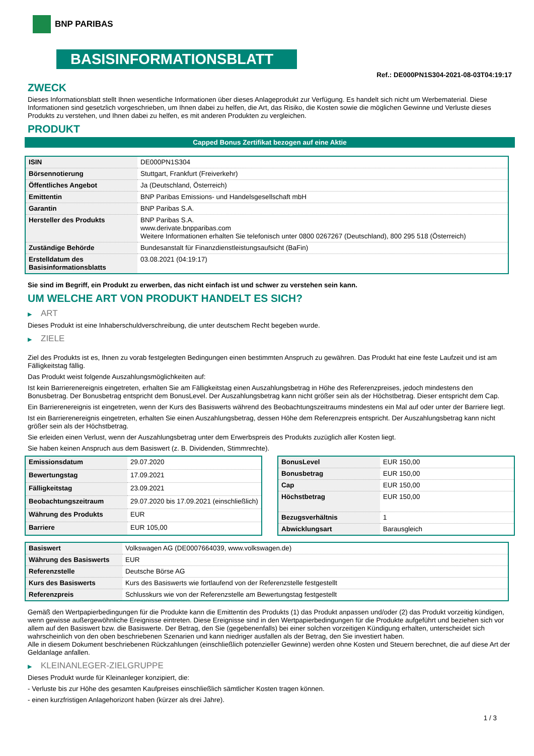BNP PARIBAS
BASISINFORMATIONSBLATT
Ref.: DE000PN1S304-2021-08-03T04:19:17
ZWECK
Dieses Informationsblatt stellt Ihnen wesentliche Informationen über dieses Anlageprodukt zur Verfügung. Es handelt sich nicht um Werbematerial. Diese Informationen sind gesetzlich vorgeschrieben, um Ihnen dabei zu helfen, die Art, das Risiko, die Kosten sowie die möglichen Gewinne und Verluste dieses Produkts zu verstehen, und Ihnen dabei zu helfen, es mit anderen Produkten zu vergleichen.
PRODUKT
Capped Bonus Zertifikat bezogen auf eine Aktie
| ISIN | DE000PN1S304 |
| Börsennotierung | Stuttgart, Frankfurt (Freiverkehr) |
| Öffentliches Angebot | Ja (Deutschland, Österreich) |
| Emittentin | BNP Paribas Emissions- und Handelsgesellschaft mbH |
| Garantin | BNP Paribas S.A. |
| Hersteller des Produkts | BNP Paribas S.A. www.derivate.bnpparibas.com Weitere Informationen erhalten Sie telefonisch unter 0800 0267267 (Deutschland), 800 295 518 (Österreich) |
| Zuständige Behörde | Bundesanstalt für Finanzdienstleistungsaufsicht (BaFin) |
| Erstelldatum des Basisinformationsblatts | 03.08.2021 (04:19:17) |
Sie sind im Begriff, ein Produkt zu erwerben, das nicht einfach ist und schwer zu verstehen sein kann.
UM WELCHE ART VON PRODUKT HANDELT ES SICH?
▶ ART
Dieses Produkt ist eine Inhaberschuldverschreibung, die unter deutschem Recht begeben wurde.
▶ ZIELE
Ziel des Produkts ist es, Ihnen zu vorab festgelegten Bedingungen einen bestimmten Anspruch zu gewähren. Das Produkt hat eine feste Laufzeit und ist am Fälligkeitstag fällig.
Das Produkt weist folgende Auszahlungsmöglichkeiten auf:
Ist kein Barrierenereignis eingetreten, erhalten Sie am Fälligkeitstag einen Auszahlungsbetrag in Höhe des Referenzpreises, jedoch mindestens den Bonusbetrag. Der Bonusbetrag entspricht dem BonusLevel. Der Auszahlungsbetrag kann nicht größer sein als der Höchstbetrag. Dieser entspricht dem Cap.
Ein Barrierenereignis ist eingetreten, wenn der Kurs des Basiswerts während des Beobachtungszeitraums mindestens ein Mal auf oder unter der Barriere liegt.
Ist ein Barrierenereignis eingetreten, erhalten Sie einen Auszahlungsbetrag, dessen Höhe dem Referenzpreis entspricht. Der Auszahlungsbetrag kann nicht größer sein als der Höchstbetrag.
Sie erleiden einen Verlust, wenn der Auszahlungsbetrag unter dem Erwerbspreis des Produkts zuzüglich aller Kosten liegt.
Sie haben keinen Anspruch aus dem Basiswert (z. B. Dividenden, Stimmrechte).
| Emissionsdatum | 29.07.2020 |
| Bewertungstag | 17.09.2021 |
| Fälligkeitstag | 23.09.2021 |
| Beobachtungszeitraum | 29.07.2020 bis 17.09.2021 (einschließlich) |
| Währung des Produkts | EUR |
| Barriere | EUR 105,00 |
| BonusLevel | EUR 150,00 |
| Bonusbetrag | EUR 150,00 |
| Cap | EUR 150,00 |
| Höchstbetrag | EUR 150,00 |
| Bezugsverhältnis | 1 |
| Abwicklungsart | Barausgleich |
| Basiswert | Volkswagen AG (DE0007664039, www.volkswagen.de) |
| Währung des Basiswerts | EUR |
| Referenzstelle | Deutsche Börse AG |
| Kurs des Basiswerts | Kurs des Basiswerts wie fortlaufend von der Referenzstelle festgestellt |
| Referenzpreis | Schlusskurs wie von der Referenzstelle am Bewertungstag festgestellt |
Gemäß den Wertpapierbedingungen für die Produkte kann die Emittentin des Produkts (1) das Produkt anpassen und/oder (2) das Produkt vorzeitig kündigen, wenn gewisse außergewöhnliche Ereignisse eintreten. Diese Ereignisse sind in den Wertpapierbedingungen für die Produkte aufgeführt und beziehen sich vor allem auf den Basiswert bzw. die Basiswerte. Der Betrag, den Sie (gegebenenfalls) bei einer solchen vorzeitigen Kündigung erhalten, unterscheidet sich wahrscheinlich von den oben beschriebenen Szenarien und kann niedriger ausfallen als der Betrag, den Sie investiert haben.
Alle in diesem Dokument beschriebenen Rückzahlungen (einschließlich potenzieller Gewinne) werden ohne Kosten und Steuern berechnet, die auf diese Art der Geldanlage anfallen.
▶ KLEINANLEGER-ZIELGRUPPE
Dieses Produkt wurde für Kleinanleger konzipiert, die:
- Verluste bis zur Höhe des gesamten Kaufpreises einschließlich sämtlicher Kosten tragen können.
- einen kurzfristigen Anlagehorizont haben (kürzer als drei Jahre).
1 / 3